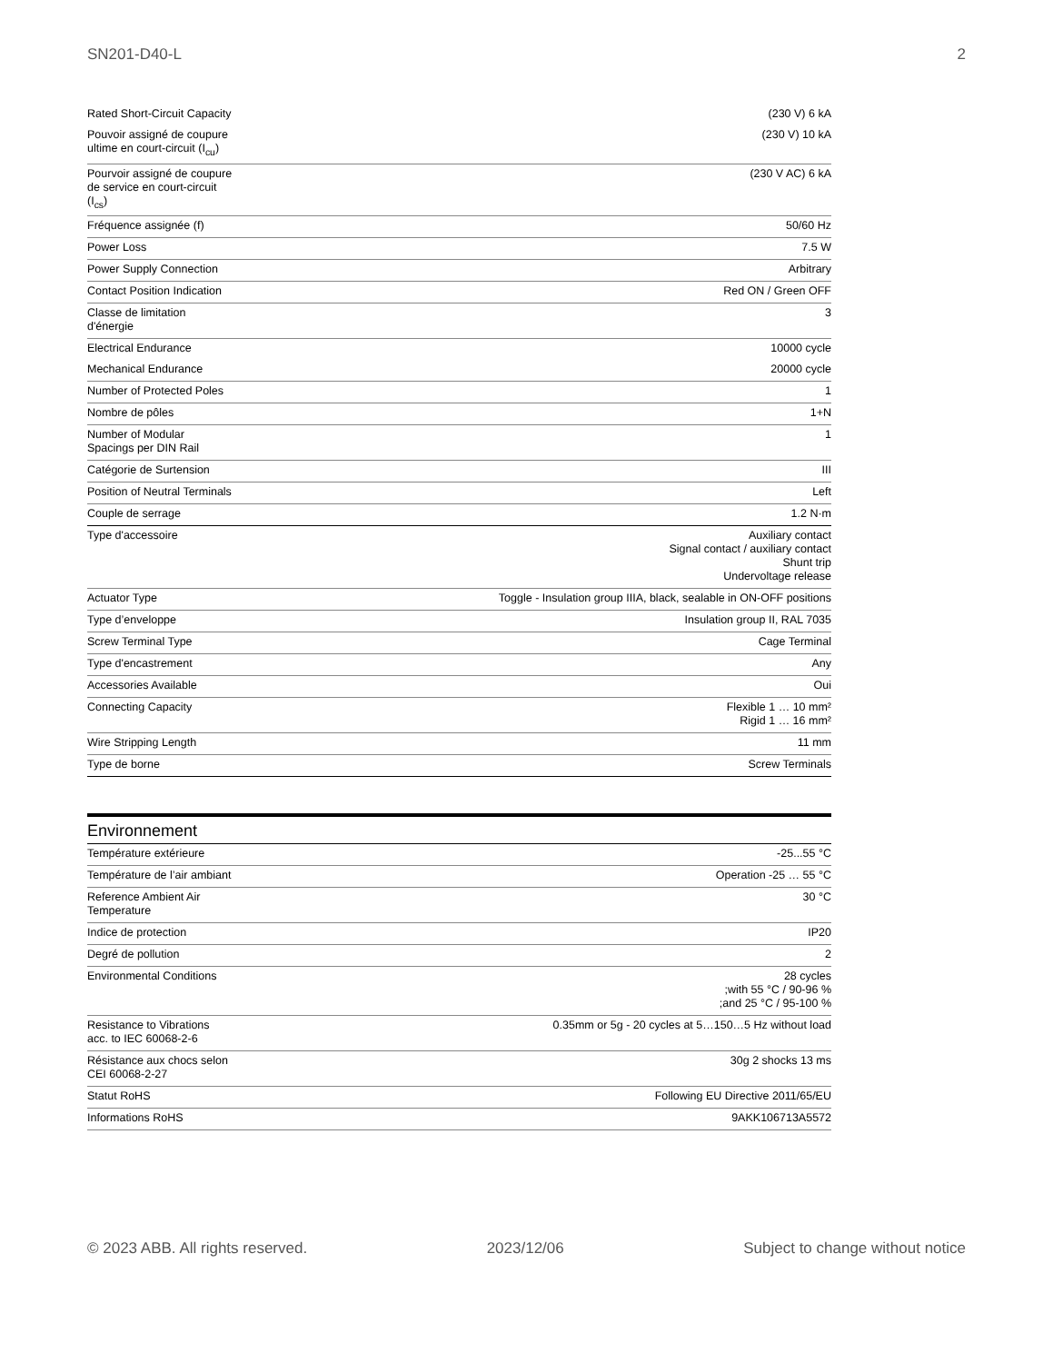SN201-D40-L 2
| Rated Short-Circuit Capacity | (230 V) 6 kA |
| Pouvoir assigné de coupure ultime en court-circuit (I<sub>cu</sub>) | (230 V) 10 kA |
| Pourvoir assigné de coupure de service en court-circuit (I<sub>cs</sub>) | (230 V AC) 6 kA |
| Fréquence assignée (f) | 50/60 Hz |
| Power Loss | 7.5 W |
| Power Supply Connection | Arbitrary |
| Contact Position Indication | Red ON / Green OFF |
| Classe de limitation d'énergie | 3 |
| Electrical Endurance | 10000 cycle |
| Mechanical Endurance | 20000 cycle |
| Number of Protected Poles | 1 |
| Nombre de pôles | 1+N |
| Number of Modular Spacings per DIN Rail | 1 |
| Catégorie de Surtension | III |
| Position of Neutral Terminals | Left |
| Couple de serrage | 1.2 N·m |
| Type d'accessoire | Auxiliary contact Signal contact / auxiliary contact Shunt trip Undervoltage release |
| Actuator Type | Toggle - Insulation group IIIA, black, sealable in ON-OFF positions |
| Type d’enveloppe | Insulation group II, RAL 7035 |
| Screw Terminal Type | Cage Terminal |
| Type d'encastrement | Any |
| Accessories Available | Oui |
| Connecting Capacity | Flexible 1 … 10 mm² Rigid 1 … 16 mm² |
| Wire Stripping Length | 11 mm |
| Type de borne | Screw Terminals |
Environnement
| Température extérieure | -25...55 °C |
| Température de l’air ambiant | Operation -25 … 55 °C |
| Reference Ambient Air Temperature | 30 °C |
| Indice de protection | IP20 |
| Degré de pollution | 2 |
| Environmental Conditions | 28 cycles ;with 55 °C / 90-96 % ;and 25 °C / 95-100 % |
| Resistance to Vibrations acc. to IEC 60068-2-6 | 0.35mm or 5g - 20 cycles at 5…150…5 Hz without load |
| Résistance aux chocs selon CEI 60068-2-27 | 30g 2 shocks 13 ms |
| Statut RoHS | Following EU Directive 2011/65/EU |
| Informations RoHS | 9AKK106713A5572 |
© 2023 ABB. All rights reserved. 2023/12/06 Subject to change without notice